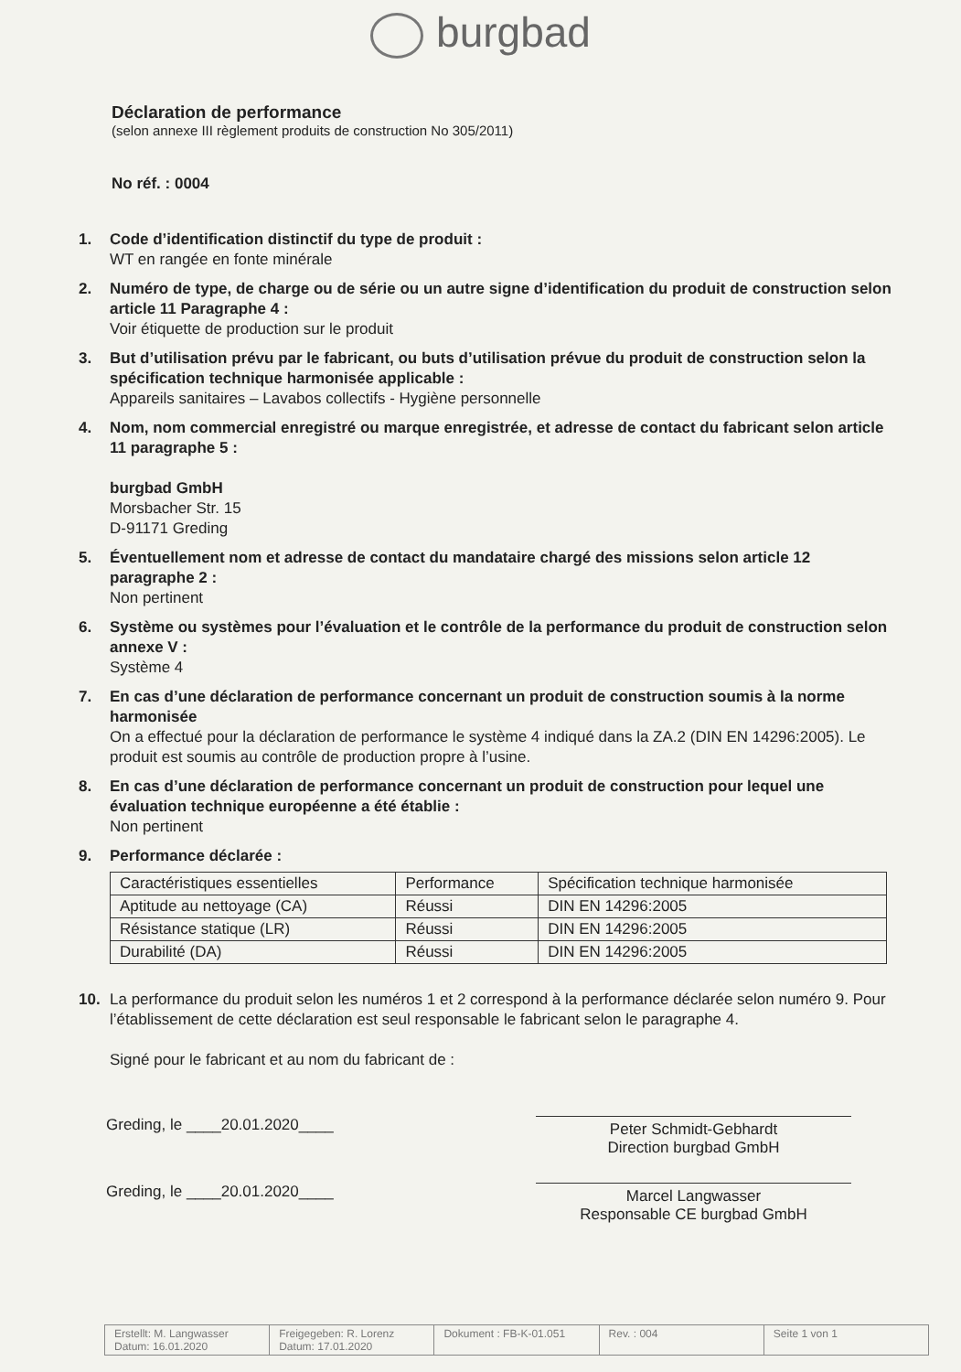burgbad
Déclaration de performance
(selon annexe III règlement produits de construction No 305/2011)
No réf. : 0004
1. Code d’identification distinctif du type de produit :
WT en rangée en fonte minérale
2. Numéro de type, de charge ou de série ou un autre signe d’identification du produit de construction selon article 11 Paragraphe 4 :
Voir étiquette de production sur le produit
3. But d’utilisation prévu par le fabricant, ou buts d’utilisation prévue du produit de construction selon la spécification technique harmonisée applicable :
Appareils sanitaires – Lavabos collectifs - Hygiène personnelle
4. Nom, nom commercial enregistré ou marque enregistrée, et adresse de contact du fabricant selon article 11 paragraphe 5 :
burgbad GmbH
Morsbacher Str. 15
D-91171 Greding
5. Éventuellement nom et adresse de contact du mandataire chargé des missions selon article 12 paragraphe 2 :
Non pertinent
6. Système ou systèmes pour l’évaluation et le contrôle de la performance du produit de construction selon annexe V :
Système 4
7. En cas d’une déclaration de performance concernant un produit de construction soumis à la norme harmonisée
On a effectué pour la déclaration de performance le système 4 indiqué dans la ZA.2 (DIN EN 14296:2005). Le produit est soumis au contrôle de production propre à l’usine.
8. En cas d’une déclaration de performance concernant un produit de construction pour lequel une évaluation technique européenne a été établie :
Non pertinent
9. Performance déclarée :
| Caractéristiques essentielles | Performance | Spécification technique harmonisée |
| --- | --- | --- |
| Aptitude au nettoyage (CA) | Réussi | DIN EN 14296:2005 |
| Résistance statique (LR) | Réussi | DIN EN 14296:2005 |
| Durabilité (DA) | Réussi | DIN EN 14296:2005 |
10. La performance du produit selon les numéros 1 et 2 correspond à la performance déclarée selon numéro 9. Pour l’établissement de cette déclaration est seul responsable le fabricant selon le paragraphe 4.
Signé pour le fabricant et au nom du fabricant de :
Greding, le ____20.01.2020____
Peter Schmidt-Gebhardt
Direction burgbad GmbH
Greding, le ____20.01.2020____
Marcel Langwasser
Responsable CE burgbad GmbH
Erstellt: M. Langwasser
Datum: 16.01.2020
Freigegeben: R. Lorenz
Datum: 17.01.2020
Dokument : FB-K-01.051 Rev. : 004 Seite 1 von 1